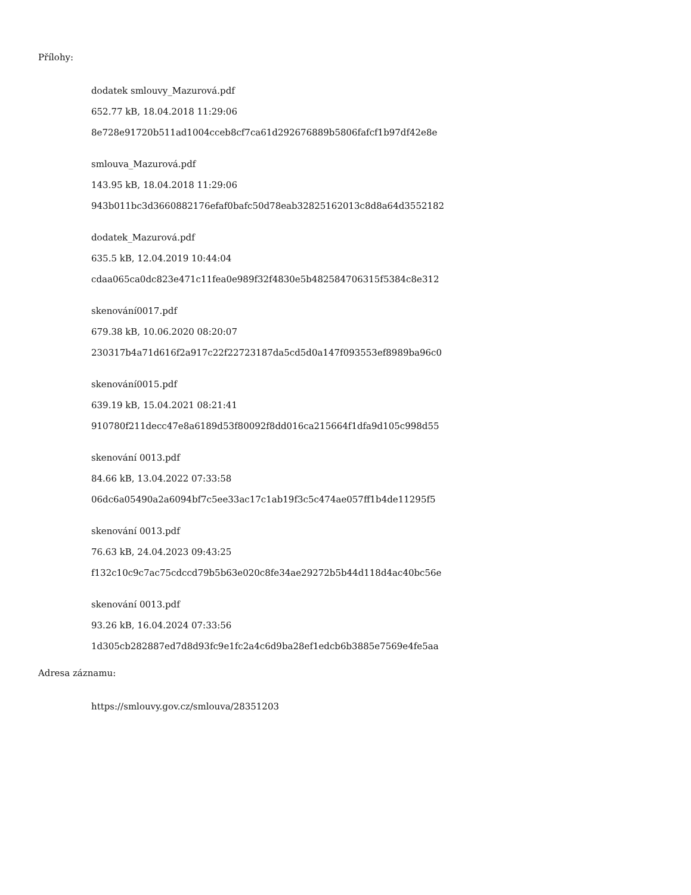Přílohy:
dodatek smlouvy_Mazurová.pdf
652.77 kB, 18.04.2018 11:29:06
8e728e91720b511ad1004cceb8cf7ca61d292676889b5806fafcf1b97df42e8e
smlouva_Mazurová.pdf
143.95 kB, 18.04.2018 11:29:06
943b011bc3d3660882176efaf0bafc50d78eab32825162013c8d8a64d3552182
dodatek_Mazurová.pdf
635.5 kB, 12.04.2019 10:44:04
cdaa065ca0dc823e471c11fea0e989f32f4830e5b482584706315f5384c8e312
skenování0017.pdf
679.38 kB, 10.06.2020 08:20:07
230317b4a71d616f2a917c22f22723187da5cd5d0a147f093553ef8989ba96c0
skenování0015.pdf
639.19 kB, 15.04.2021 08:21:41
910780f211decc47e8a6189d53f80092f8dd016ca215664f1dfa9d105c998d55
skenování 0013.pdf
84.66 kB, 13.04.2022 07:33:58
06dc6a05490a2a6094bf7c5ee33ac17c1ab19f3c5c474ae057ff1b4de11295f5
skenování 0013.pdf
76.63 kB, 24.04.2023 09:43:25
f132c10c9c7ac75cdccd79b5b63e020c8fe34ae29272b5b44d118d4ac40bc56e
skenování 0013.pdf
93.26 kB, 16.04.2024 07:33:56
1d305cb282887ed7d8d93fc9e1fc2a4c6d9ba28ef1edcb6b3885e7569e4fe5aa
Adresa záznamu:
https://smlouvy.gov.cz/smlouva/28351203